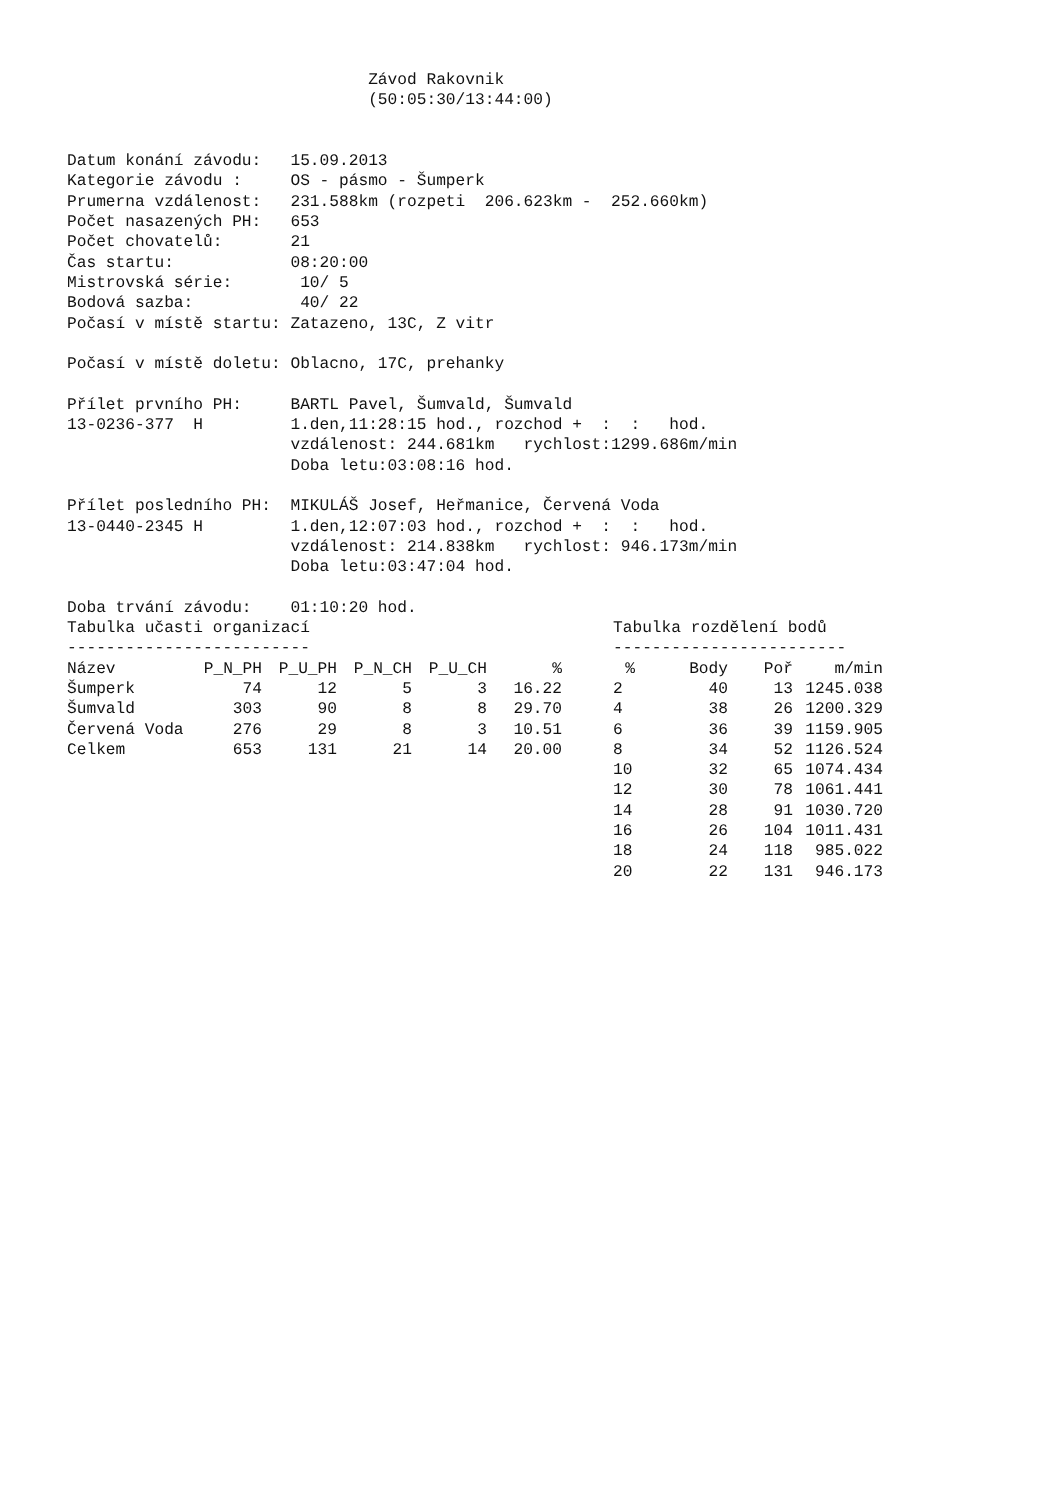Závod Rakovnik
                               (50:05:30/13:44:00)


Datum konání závodu:   15.09.2013
Kategorie závodu :     OS - pásmo - Šumperk
Prumerna vzdálenost:   231.588km (rozpeti  206.623km -  252.660km)
Počet nasazených PH:   653
Počet chovatelů:       21
Čas startu:            08:20:00
Mistrovská série:       10/ 5
Bodová sazba:           40/ 22
Počasí v místě startu: Zatazeno, 13C, Z vitr

Počasí v místě doletu: Oblacno, 17C, prehanky

Přílet prvního PH:     BARTL Pavel, Šumvald, Šumvald
13-0236-377  H         1.den,11:28:15 hod., rozchod +  :  :   hod.
                       vzdálenost: 244.681km   rychlost:1299.686m/min
                       Doba letu:03:08:16 hod.

Přílet posledního PH:  MIKULÁŠ Josef, Heřmanice, Červená Voda
13-0440-2345 H         1.den,12:07:03 hod., rozchod +  :  :   hod.
                       vzdálenost: 214.838km   rychlost: 946.173m/min
                       Doba letu:03:47:04 hod.

Doba trvání závodu:    01:10:20 hod.
Tabulka učasti organizací
-------------------------
| Název | P_N_PH | P_U_PH | P_N_CH | P_U_CH | % |
| --- | --- | --- | --- | --- | --- |
| Šumperk | 74 | 12 | 5 | 3 | 16.22 |
| Šumvald | 303 | 90 | 8 | 8 | 29.70 |
| Červená Voda | 276 | 29 | 8 | 3 | 10.51 |
| Celkem | 653 | 131 | 21 | 14 | 20.00 |
Tabulka rozdělení bodů
------------------------
| % | Body | Poř | m/min |
| --- | --- | --- | --- |
| 2 | 40 | 13 | 1245.038 |
| 4 | 38 | 26 | 1200.329 |
| 6 | 36 | 39 | 1159.905 |
| 8 | 34 | 52 | 1126.524 |
| 10 | 32 | 65 | 1074.434 |
| 12 | 30 | 78 | 1061.441 |
| 14 | 28 | 91 | 1030.720 |
| 16 | 26 | 104 | 1011.431 |
| 18 | 24 | 118 | 985.022 |
| 20 | 22 | 131 | 946.173 |